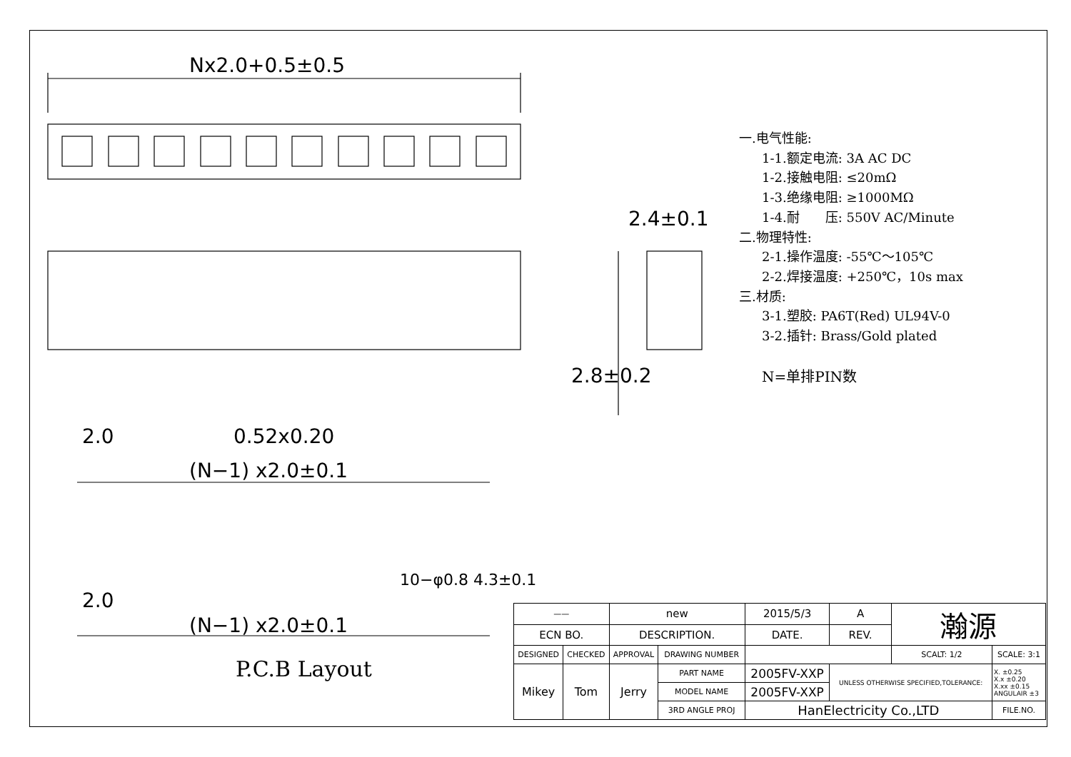Nx2.0+0.5±0.5
2.4±0.1
2.8±0.2
2.0 0.52x0.20
(N−1) x2.0±0.1
2.0
(N−1) x2.0±0.1
10−φ0.8 4.3±0.1
一.电气性能:
1-1.额定电流: 3A AC DC
1-2.接触电阻: ≤20mΩ
1-3.绝缘电阻: ≥1000MΩ
1-4.耐　　压: 550V AC/Minute
二.物理特性:
2-1.操作温度: -55℃～105℃
2-2.焊接温度: +250℃，10s max
三.材质:
3-1.塑胶: PA6T(Red) UL94V-0
3-2.插针: Brass/Gold plated
N=单排PIN数
P.C.B Layout
| —— | | new | | 2015/5/3 | A | 瀚源 | |
| ECN BO. | | DESCRIPTION. | | DATE. | REV. | | |
| DESIGNED | CHECKED | APPROVAL | DRAWING NUMBER | | | SCALT: 1/2 | SCALE: 3:1 |
| Mikey | Tom | Jerry | PART NAME | 2005FV-XXP | UNLESS OTHERWISE SPECIFIED,TOLERANCE: | | X. ±0.25 X.x ±0.20 X.xx ±0.15 ANGULAIR ±3 |
| | | | MODEL NAME | 2005FV-XXP | | | |
| | | | 3RD ANGLE PROJ | HanElectricity Co.,LTD | | | FILE.NO. |